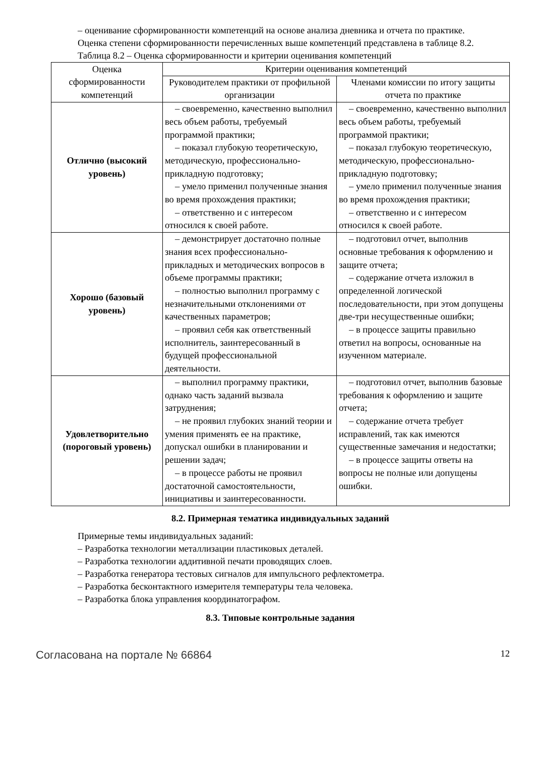– оценивание сформированности компетенций на основе анализа дневника и отчета по практике.
Оценка степени сформированности перечисленных выше компетенций представлена в таблице 8.2.
Таблица 8.2 – Оценка сформированности и критерии оценивания компетенций
| Оценка сформированности компетенций | Критерии оценивания компетенций | |
| --- | --- | --- |
| | Руководителем практики от профильной организации | Членами комиссии по итогу защиты отчета по практике |
| Отлично (высокий уровень) | – своевременно, качественно выполнил весь объем работы, требуемый программой практики; – показал глубокую теоретическую, методическую, профессионально-прикладную подготовку; – умело применил полученные знания во время прохождения практики; – ответственно и с интересом относился к своей работе. | – своевременно, качественно выполнил весь объем работы, требуемый программой практики; – показал глубокую теоретическую, методическую, профессионально-прикладную подготовку; – умело применил полученные знания во время прохождения практики; – ответственно и с интересом относился к своей работе. |
| Хорошо (базовый уровень) | – демонстрирует достаточно полные знания всех профессионально-прикладных и методических вопросов в объеме программы практики; – полностью выполнил программу с незначительными отклонениями от качественных параметров; – проявил себя как ответственный исполнитель, заинтересованный в будущей профессиональной деятельности. | – подготовил отчет, выполнив основные требования к оформлению и защите отчета; – содержание отчета изложил в определенной логической последовательности, при этом допущены две-три несущественные ошибки; – в процессе защиты правильно ответил на вопросы, основанные на изученном материале. |
| Удовлетворительно (пороговый уровень) | – выполнил программу практики, однако часть заданий вызвала затруднения; – не проявил глубоких знаний теории и умения применять ее на практике, допускал ошибки в планировании и решении задач; – в процессе работы не проявил достаточной самостоятельности, инициативы и заинтересованности. | – подготовил отчет, выполнив базовые требования к оформлению и защите отчета; – содержание отчета требует исправлений, так как имеются существенные замечания и недостатки; – в процессе защиты ответы на вопросы не полные или допущены ошибки. |
8.2. Примерная тематика индивидуальных заданий
Примерные темы индивидуальных заданий:
– Разработка технологии металлизации пластиковых деталей.
– Разработка технологии аддитивной печати проводящих слоев.
– Разработка генератора тестовых сигналов для импульсного рефлектометра.
– Разработка бесконтактного измерителя температуры тела человека.
– Разработка блока управления координатографом.
8.3. Типовые контрольные задания
Согласована на портале № 66864 12